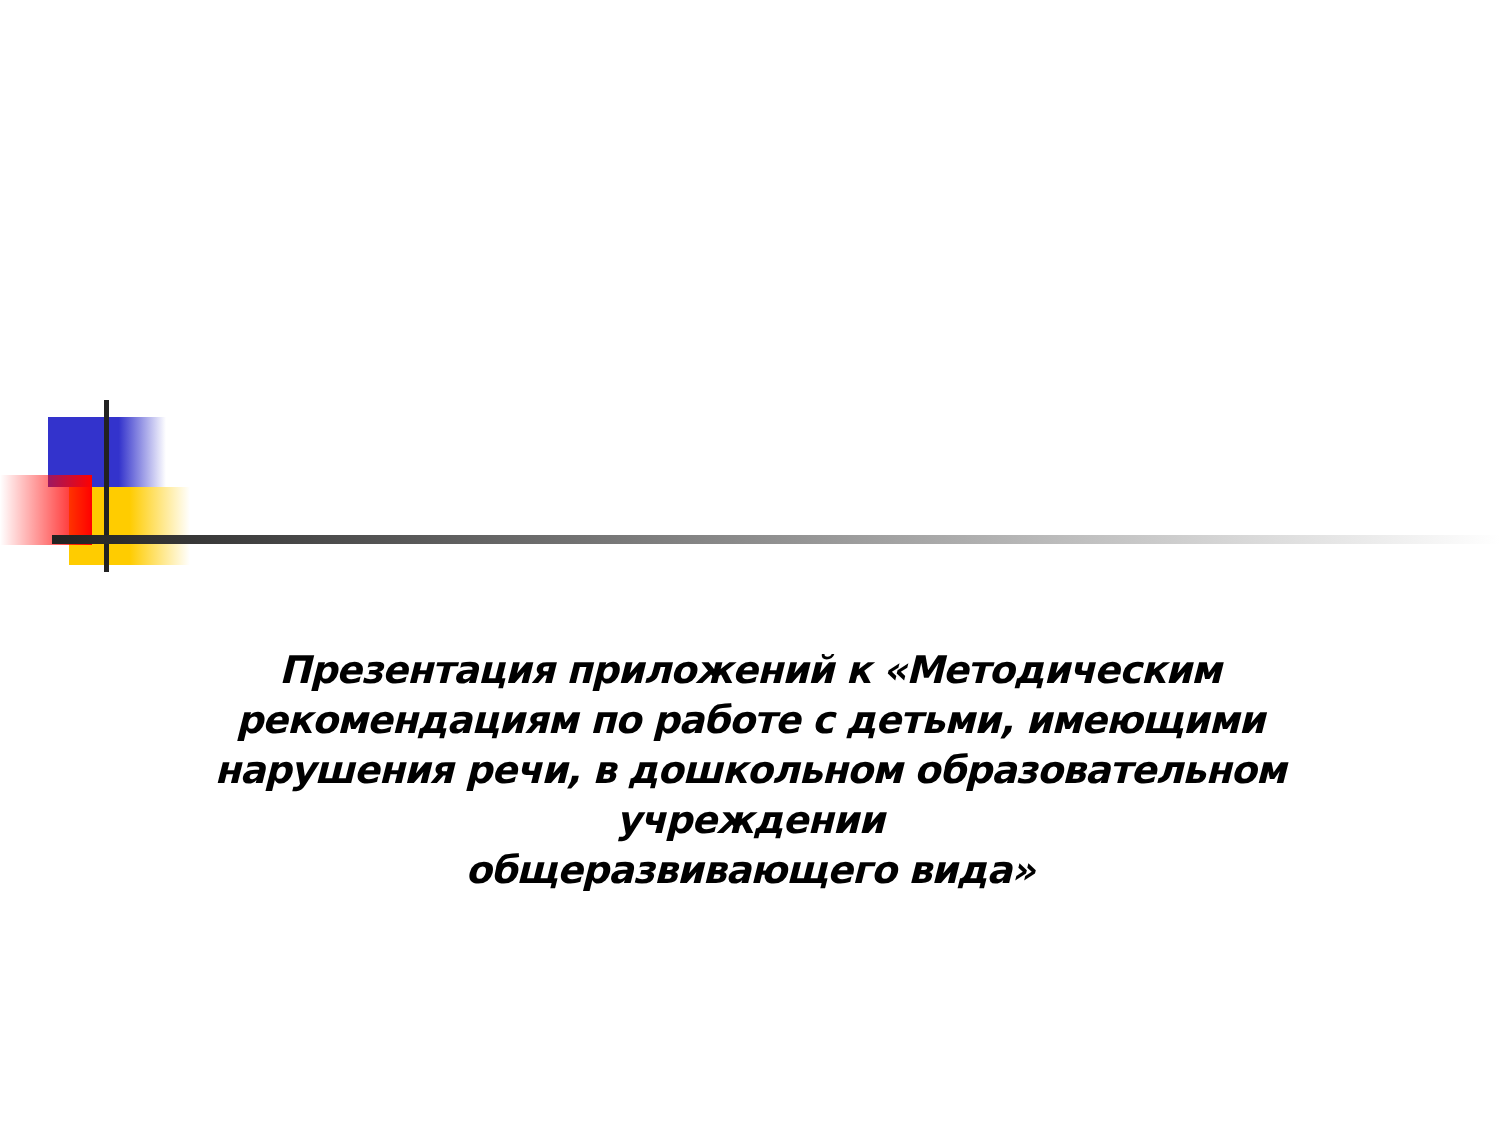Презентация приложений к «Методическим рекомендациям по работе с детьми, имеющими нарушения речи, в дошкольном образовательном учреждении
общеразвивающего вида»